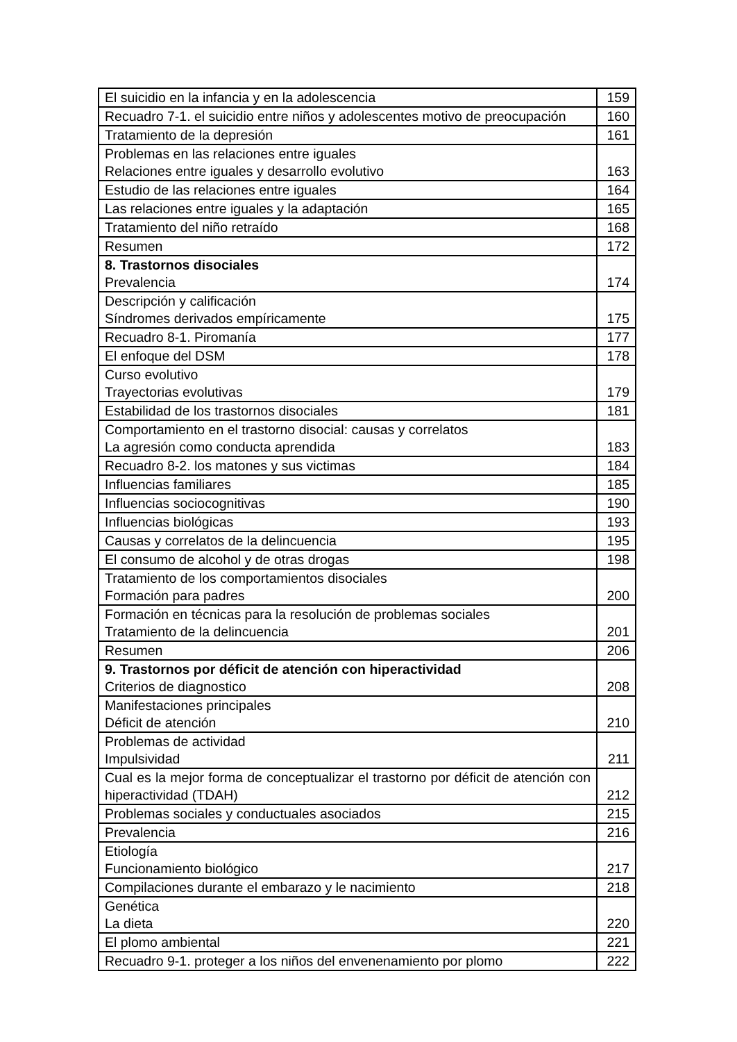| El suicidio en la infancia y en la adolescencia | 159 |
| Recuadro 7-1. el suicidio entre niños y adolescentes motivo de preocupación | 160 |
| Tratamiento de la depresión | 161 |
| Problemas en las relaciones entre iguales Relaciones entre iguales y desarrollo evolutivo | 163 |
| Estudio de las relaciones entre iguales | 164 |
| Las relaciones entre iguales y la adaptación | 165 |
| Tratamiento del niño retraído | 168 |
| Resumen | 172 |
| 8. Trastornos disociales Prevalencia | 174 |
| Descripción y calificación Síndromes derivados empíricamente | 175 |
| Recuadro 8-1. Piromanía | 177 |
| El enfoque del DSM | 178 |
| Curso evolutivo Trayectorias evolutivas | 179 |
| Estabilidad de los trastornos disociales | 181 |
| Comportamiento en el trastorno disocial: causas y correlatos La agresión como conducta aprendida | 183 |
| Recuadro 8-2. los matones y sus victimas | 184 |
| Influencias familiares | 185 |
| Influencias sociocognitivas | 190 |
| Influencias biológicas | 193 |
| Causas y correlatos de la delincuencia | 195 |
| El consumo de alcohol y de otras drogas | 198 |
| Tratamiento de los comportamientos disociales Formación para padres | 200 |
| Formación en técnicas para la resolución de problemas sociales Tratamiento de la delincuencia | 201 |
| Resumen | 206 |
| 9. Trastornos por déficit de atención con hiperactividad Criterios de diagnostico | 208 |
| Manifestaciones principales Déficit de atención | 210 |
| Problemas de actividad Impulsividad | 211 |
| Cual es la mejor forma de conceptualizar el trastorno por déficit de atención con hiperactividad (TDAH) | 212 |
| Problemas sociales y conductuales asociados | 215 |
| Prevalencia | 216 |
| Etiología Funcionamiento biológico | 217 |
| Compilaciones durante el embarazo y le nacimiento | 218 |
| Genética La dieta | 220 |
| El plomo ambiental | 221 |
| Recuadro 9-1. proteger a los niños del envenenamiento por plomo | 222 |